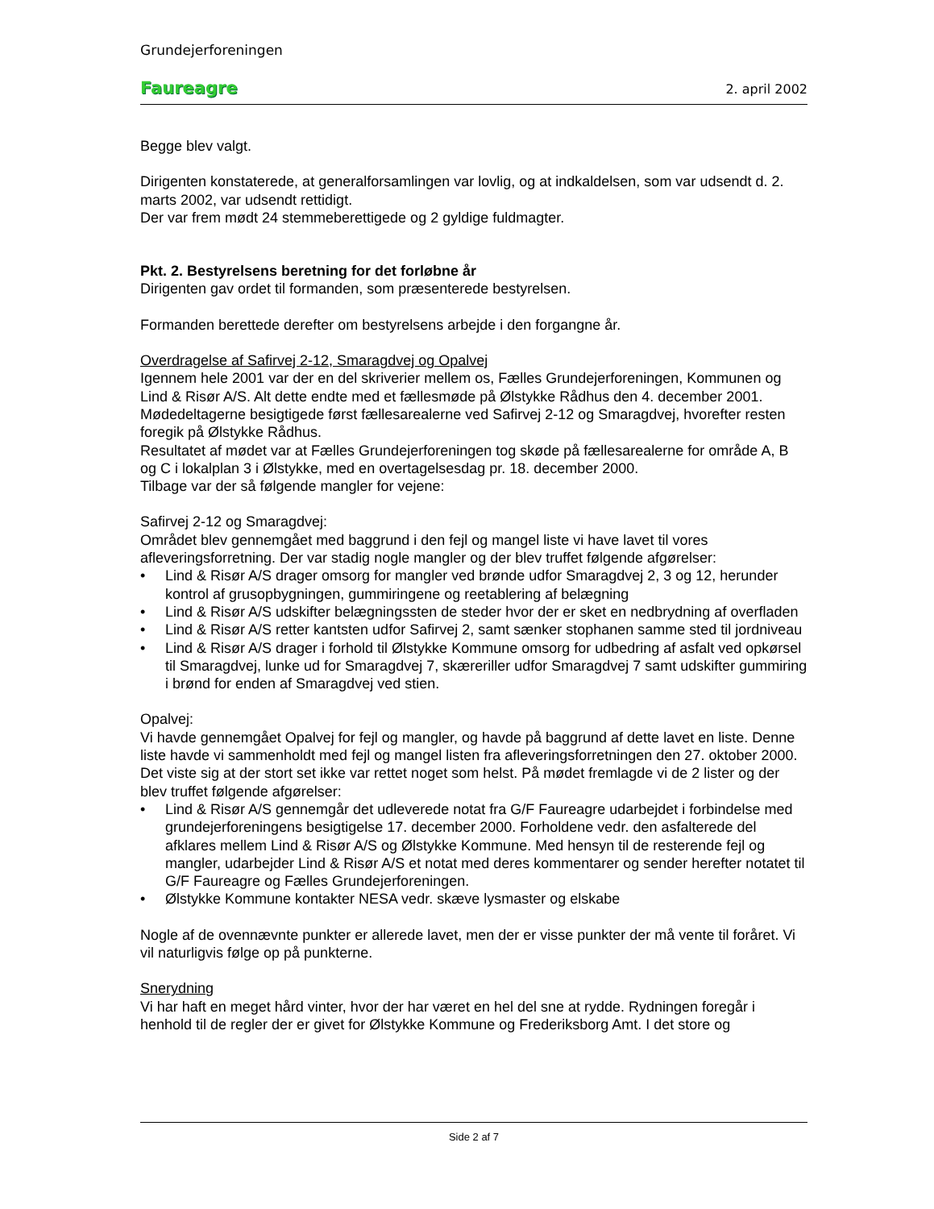Grundejerforeningen
Faureagre 2. april 2002
Begge blev valgt.
Dirigenten konstaterede, at generalforsamlingen var lovlig, og at indkaldelsen, som var udsendt d. 2. marts 2002, var udsendt rettidigt.
Der var frem mødt 24 stemmeberettigede og 2 gyldige fuldmagter.
Pkt. 2. Bestyrelsens beretning for det forløbne år
Dirigenten gav ordet til formanden, som præsenterede bestyrelsen.
Formanden berettede derefter om bestyrelsens arbejde i den forgangne år.
Overdragelse af Safirvej 2-12, Smaragdvej og Opalvej
Igennem hele 2001 var der en del skriverier mellem os, Fælles Grundejerforeningen, Kommunen og Lind & Risør A/S. Alt dette endte med et fællesmøde på Ølstykke Rådhus den 4. december 2001. Mødedeltagerne besigtigede først fællesarealerne ved Safirvej 2-12 og Smaragdvej, hvorefter resten foregik på Ølstykke Rådhus.
Resultatet af mødet var at Fælles Grundejerforeningen tog skøde på fællesarealerne for område A, B og C i lokalplan 3 i Ølstykke, med en overtagelsesdag pr. 18. december 2000.
Tilbage var der så følgende mangler for vejene:
Safirvej 2-12 og Smaragdvej:
Området blev gennemgået med baggrund i den fejl og mangel liste vi have lavet til vores afleveringsforretning. Der var stadig nogle mangler og der blev truffet følgende afgørelser:
• Lind & Risør A/S drager omsorg for mangler ved brønde udfor Smaragdvej 2, 3 og 12, herunder kontrol af grusopbygningen, gummiringene og reetablering af belægning
• Lind & Risør A/S udskifter belægningssten de steder hvor der er sket en nedbrydning af overfladen
• Lind & Risør A/S retter kantsten udfor Safirvej 2, samt sænker stophanen samme sted til jordniveau
• Lind & Risør A/S drager i forhold til Ølstykke Kommune omsorg for udbedring af asfalt ved opkørsel til Smaragdvej, lunke ud for Smaragdvej 7, skæreriller udfor Smaragdvej 7 samt udskifter gummiring i brønd for enden af Smaragdvej ved stien.
Opalvej:
Vi havde gennemgået Opalvej for fejl og mangler, og havde på baggrund af dette lavet en liste. Denne liste havde vi sammenholdt med fejl og mangel listen fra afleveringsforretningen den 27. oktober 2000. Det viste sig at der stort set ikke var rettet noget som helst. På mødet fremlagde vi de 2 lister og der blev truffet følgende afgørelser:
• Lind & Risør A/S gennemgår det udleverede notat fra G/F Faureagre udarbejdet i forbindelse med grundejerforeningens besigtigelse 17. december 2000. Forholdene vedr. den asfalterede del afklares mellem Lind & Risør A/S og Ølstykke Kommune. Med hensyn til de resterende fejl og mangler, udarbejder Lind & Risør A/S et notat med deres kommentarer og sender herefter notatet til G/F Faureagre og Fælles Grundejerforeningen.
• Ølstykke Kommune kontakter NESA vedr. skæve lysmaster og elskabe
Nogle af de ovennævnte punkter er allerede lavet, men der er visse punkter der må vente til foråret. Vi vil naturligvis følge op på punkterne.
Snerydning
Vi har haft en meget hård vinter, hvor der har været en hel del sne at rydde. Rydningen foregår i henhold til de regler der er givet for Ølstykke Kommune og Frederiksborg Amt. I det store og
Side 2 af 7